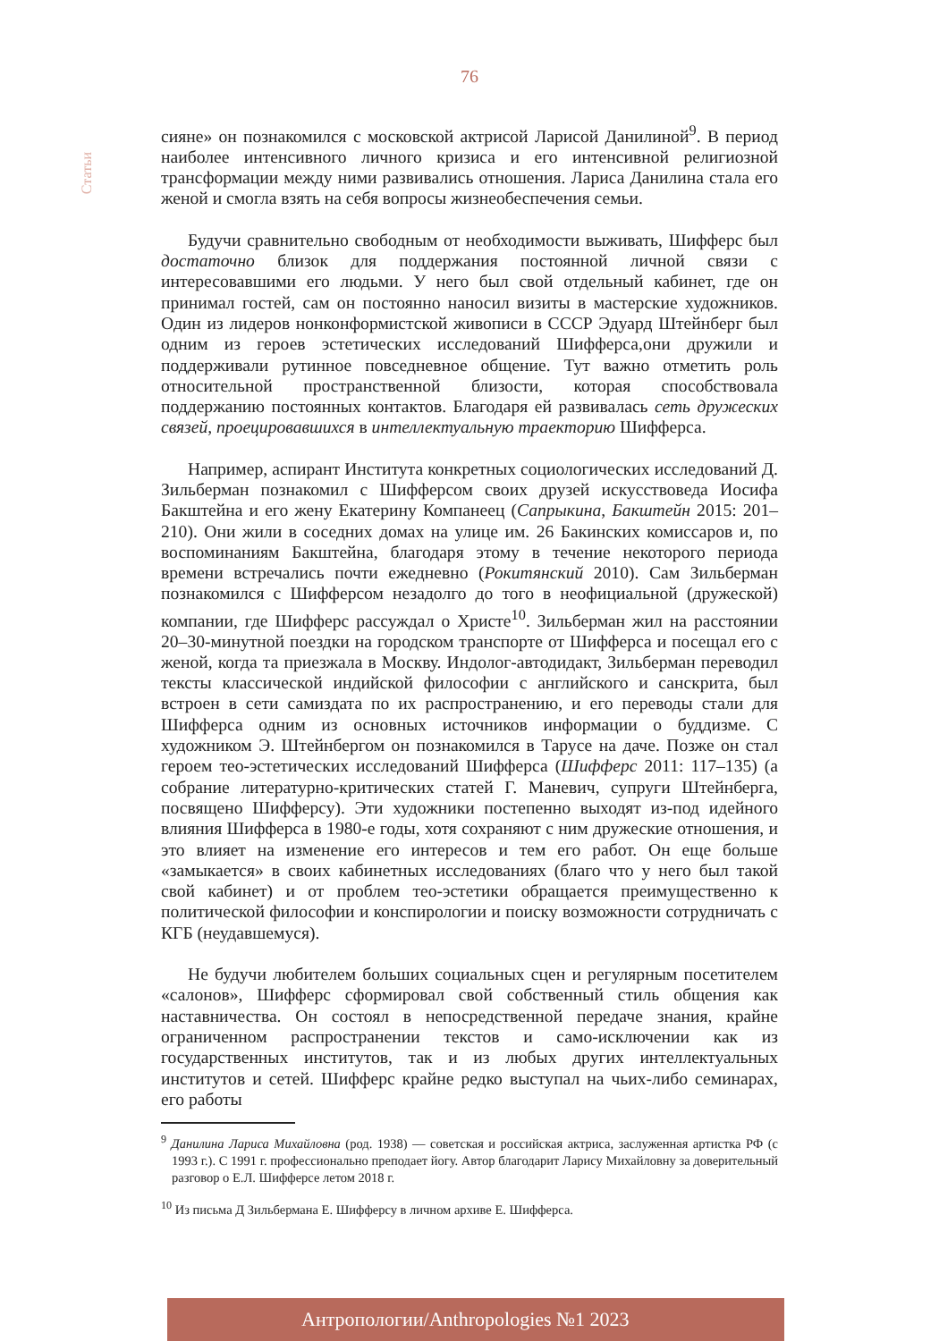76
Статьи
сияне» он познакомился с московской актрисой Ларисой Данилиной<sup>9</sup>. В период наиболее интенсивного личного кризиса и его интенсивной религиозной трансформации между ними развивались отношения. Лариса Данилина стала его женой и смогла взять на себя вопросы жизнеобеспечения семьи.
Будучи сравнительно свободным от необходимости выживать, Шифферс был достаточно близок для поддержания постоянной личной связи с интересовавшими его людьми. У него был свой отдельный кабинет, где он принимал гостей, сам он постоянно наносил визиты в мастерские художников. Один из лидеров нонконформистской живописи в СССР Эдуард Штейнберг был одним из героев эстетических исследований Шифферса,они дружили и поддерживали рутинное повседневное общение. Тут важно отметить роль относительной пространственной близости, которая способствовала поддержанию постоянных контактов. Благодаря ей развивалась сеть дружеских связей, проецировавшихся в интеллектуальную траекторию Шифферса.
Например, аспирант Института конкретных социологических исследований Д. Зильберман познакомил с Шифферсом своих друзей искусствоведа Иосифа Бакштейна и его жену Екатерину Компанеец (Сапрыкина, Бакштейн 2015: 201–210). Они жили в соседних домах на улице им. 26 Бакинских комиссаров и, по воспоминаниям Бакштейна, благодаря этому в течение некоторого периода времени встречались почти ежедневно (Рокитянский 2010). Сам Зильберман познакомился с Шифферсом незадолго до того в неофициальной (дружеской) компании, где Шифферс рассуждал о Христе<sup>10</sup>. Зильберман жил на расстоянии 20–30-минутной поездки на городском транспорте от Шифферса и посещал его с женой, когда та приезжала в Москву. Индолог-автодидакт, Зильберман переводил тексты классической индийской философии с английского и санскрита, был встроен в сети самиздата по их распространению, и его переводы стали для Шифферса одним из основных источников информации о буддизме. С художником Э. Штейнбергом он познакомился в Тарусе на даче. Позже он стал героем тео-эстетических исследований Шифферса (Шифферс 2011: 117–135) (а собрание литературно-критических статей Г. Маневич, супруги Штейнберга, посвящено Шифферсу). Эти художники постепенно выходят из-под идейного влияния Шифферса в 1980-е годы, хотя сохраняют с ним дружеские отношения, и это влияет на изменение его интересов и тем его работ. Он еще больше «замыкается» в своих кабинетных исследованиях (благо что у него был такой свой кабинет) и от проблем тео-эстетики обращается преимущественно к политической философии и конспирологии и поиску возможности сотрудничать с КГБ (неудавшемуся).
Не будучи любителем больших социальных сцен и регулярным посетителем «салонов», Шифферс сформировал свой собственный стиль общения как наставничества. Он состоял в непосредственной передаче знания, крайне ограниченном распространении текстов и само-исключении как из государственных институтов, так и из любых других интеллектуальных институтов и сетей. Шифферс крайне редко выступал на чьих-либо семинарах, его работы
<sup>9</sup> Данилина Лариса Михайловна (род. 1938) — советская и российская актриса, заслуженная артистка РФ (с 1993 г.). С 1991 г. профессионально преподает йогу. Автор благодарит Ларису Михайловну за доверительный разговор о Е.Л. Шифферсе летом 2018 г.
<sup>10</sup> Из письма Д Зильбермана Е. Шифферсу в личном архиве Е. Шифферса.
Антропологии/Anthropologies №1 2023